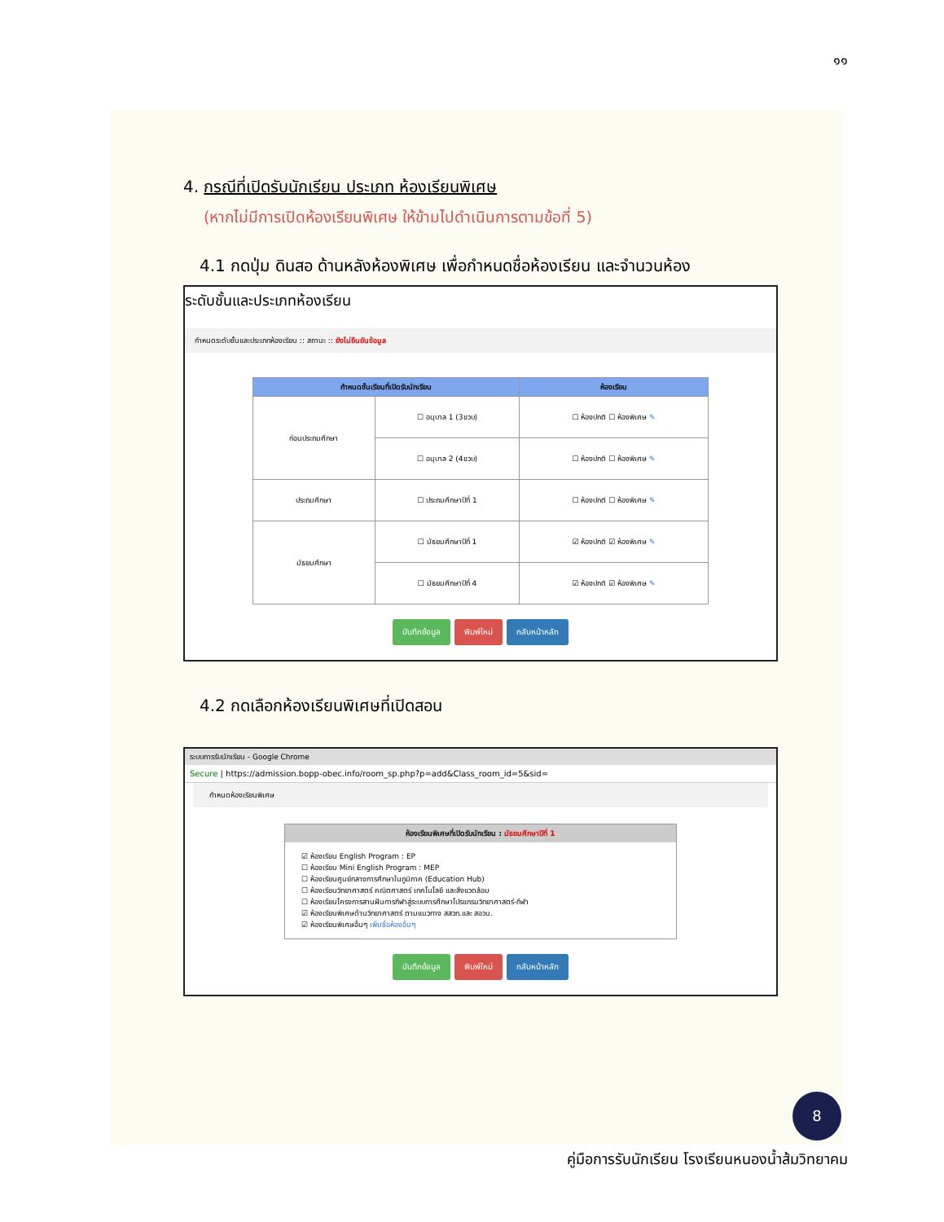๑๑
4. กรณีที่เปิดรับนักเรียน ประเภท ห้องเรียนพิเศษ
(หากไม่มีการเปิดห้องเรียนพิเศษ ให้ข้ามไปดำเนินการตามข้อที่ 5)
4.1 กดปุ่ม ดินสอ ด้านหลังห้องพิเศษ เพื่อกำหนดชื่อห้องเรียน และจำนวนห้อง
ระดับชั้นและประเภทห้องเรียน
กำหนดระดับชั้นและประเภทห้องเรียน :: สถานะ :: ยังไม่ยืนยันข้อมูล
| กำหนดชั้นเรียนที่เปิดรับนักเรียน | | ห้องเรียน |
| --- | --- | --- |
| ก่อนประถมศึกษา | ☐ อนุบาล 1 (3ขวบ) | ☐ ห้องปกติ ☐ ห้องพิเศษ ✎ |
| | ☐ อนุบาล 2 (4ขวบ) | ☐ ห้องปกติ ☐ ห้องพิเศษ ✎ |
| ประถมศึกษา | ☐ ประถมศึกษาปีที่ 1 | ☐ ห้องปกติ ☐ ห้องพิเศษ ✎ |
| มัธยมศึกษา | ☐ มัธยมศึกษาปีที่ 1 | ☑ ห้องปกติ ☑ ห้องพิเศษ ✎ |
| | ☐ มัธยมศึกษาปีที่ 4 | ☑ ห้องปกติ ☑ ห้องพิเศษ ✎ |
บันทึกข้อมูล พิมพ์ใหม่ กลับหน้าหลัก
4.2 กดเลือกห้องเรียนพิเศษที่เปิดสอน
ระบบการรับนักเรียน - Google Chrome
Secure | https://admission.bopp-obec.info/room_sp.php?p=add&Class_room_id=5&sid=
กำหนดห้องเรียนพิเศษ
ห้องเรียนพิเศษที่เปิดรับนักเรียน : มัธยมศึกษาปีที่ 1
☑ ห้องเรียน English Program : EP
☐ ห้องเรียน Mini English Program : MEP
☐ ห้องเรียนศูนย์กลางการศึกษาในภูมิภาค (Education Hub)
☐ ห้องเรียนวิทยาศาสตร์ คณิตศาสตร์ เทคโนโลยี และสิ่งแวดล้อม
☐ ห้องเรียนโครงการสานฝันการกีฬาสู่ระบบการศึกษาโปรแกรมวิทยาศาสตร์-กีฬา
☑ ห้องเรียนพิเศษด้านวิทยาศาสตร์ ตามแนวทาง สสวท.และ สอวน.
☑ ห้องเรียนพิเศษอื่นๆ เพิ่มชื่อห้องอื่นๆ
บันทึกข้อมูล พิมพ์ใหม่ กลับหน้าหลัก
8
คู่มือการรับนักเรียน โรงเรียนหนองน้ำส้มวิทยาคม